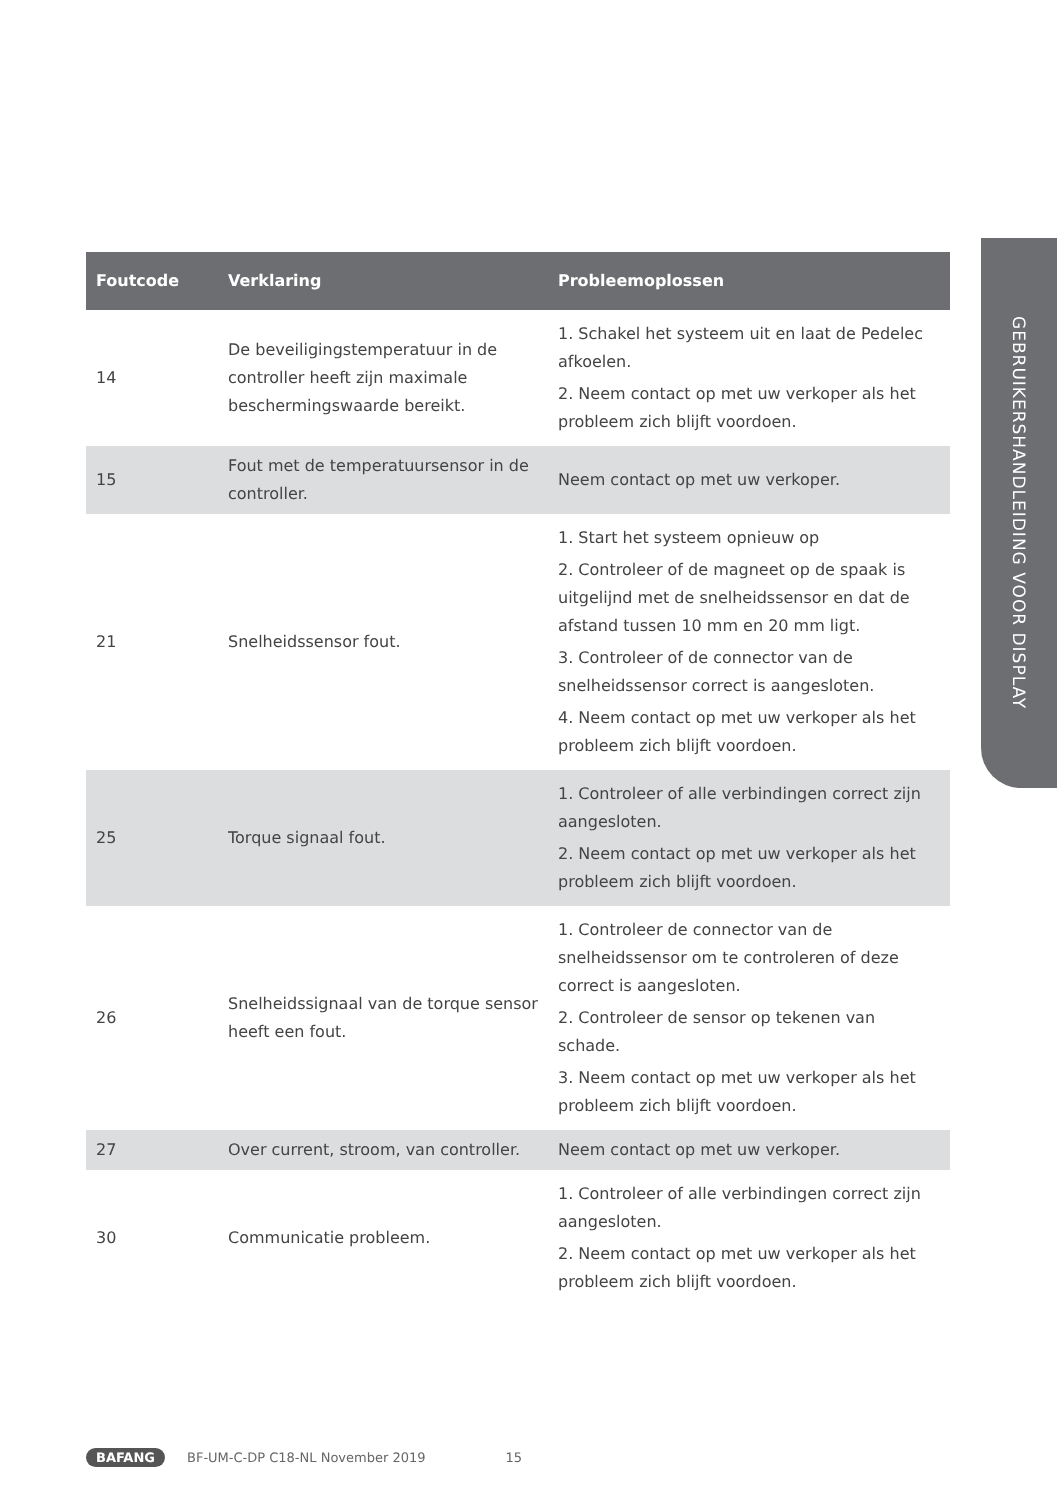GEBRUIKERSHANDLEIDING VOOR DISPLAY
| Foutcode | Verklaring | Probleemoplossen |
| --- | --- | --- |
| 14 | De beveiligingstemperatuur in de controller heeft zijn maximale beschermingswaarde bereikt. | 1. Schakel het systeem uit en laat de Pedelec afkoelen. 2. Neem contact op met uw verkoper als het probleem zich blijft voordoen. |
| 15 | Fout met de temperatuursensor in de controller. | Neem contact op met uw verkoper. |
| 21 | Snelheidssensor fout. | 1. Start het systeem opnieuw op 2. Controleer of de magneet op de spaak is uitgelijnd met de snelheidssensor en dat de afstand tussen 10 mm en 20 mm ligt. 3. Controleer of de connector van de snelheidssensor correct is aangesloten. 4. Neem contact op met uw verkoper als het probleem zich blijft voordoen. |
| 25 | Torque signaal fout. | 1. Controleer of alle verbindingen correct zijn aangesloten. 2. Neem contact op met uw verkoper als het probleem zich blijft voordoen. |
| 26 | Snelheidssignaal van de torque sensor heeft een fout. | 1. Controleer de connector van de snelheidssensor om te controleren of deze correct is aangesloten. 2. Controleer de sensor op tekenen van schade. 3. Neem contact op met uw verkoper als het probleem zich blijft voordoen. |
| 27 | Over current, stroom, van controller. | Neem contact op met uw verkoper. |
| 30 | Communicatie probleem. | 1. Controleer of alle verbindingen correct zijn aangesloten. 2. Neem contact op met uw verkoper als het probleem zich blijft voordoen. |
BAFANG BF-UM-C-DP C18-NL November 2019 15